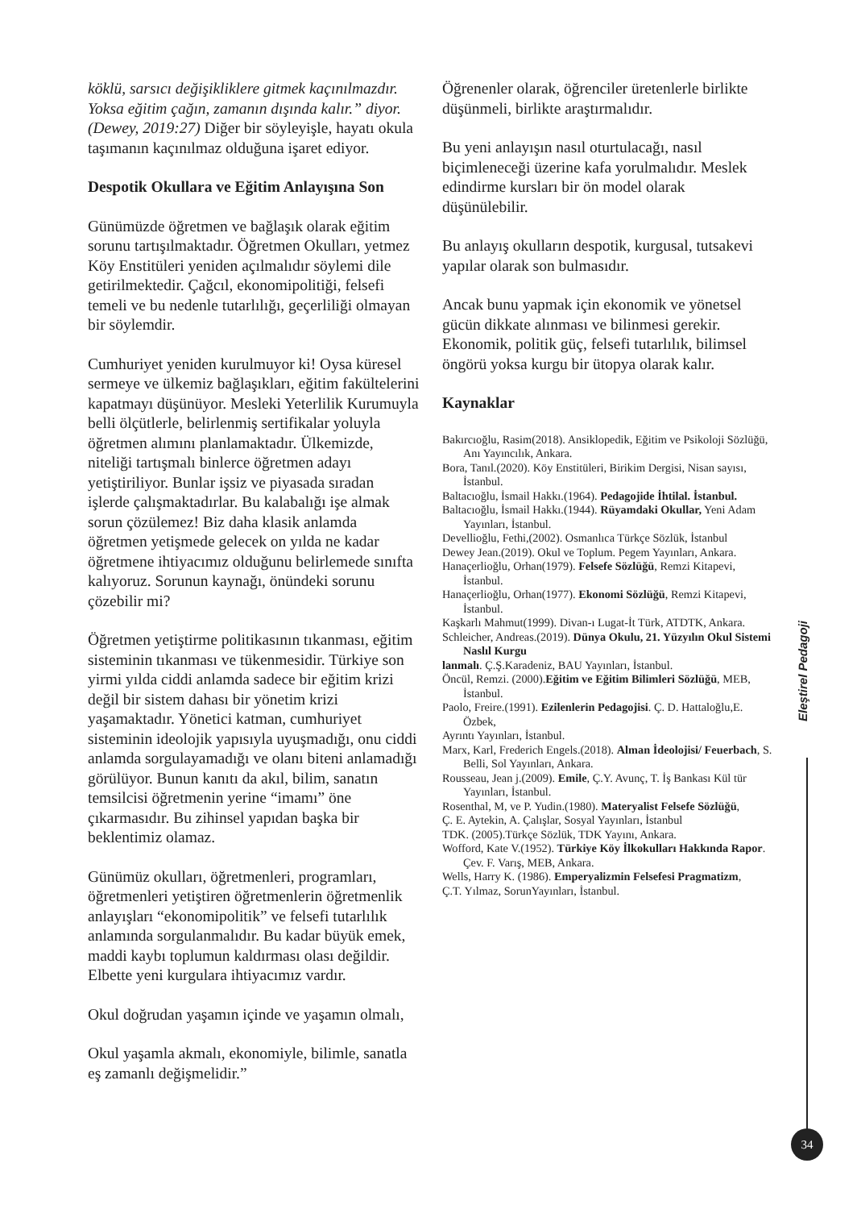köklü, sarsıcı değişikliklere gitmek kaçınılmazdır. Yoksa eğitim çağın, zamanın dışında kalır.” diyor. (Dewey, 2019:27) Diğer bir söyleyişle, hayatı okula taşımanın kaçınılmaz olduğuna işaret ediyor.
Despotik Okullara ve Eğitim Anlayışına Son
Günümüzde öğretmen ve bağlaşık olarak eğitim sorunu tartışılmaktadır. Öğretmen Okulları, yetmez Köy Enstitüleri yeniden açılmalıdır söylemi dile getirilmektedir. Çağcıl, ekonomipolitiği, felsefi temeli ve bu nedenle tutarlılığı, geçerliliği olmayan bir söylemdir.
Cumhuriyet yeniden kurulmuyor ki! Oysa küresel sermeye ve ülkemiz bağlaşıkları, eğitim fakültelerini kapatmayı düşünüyor. Mesleki Yeterlilik Kurumuyla belli ölçütlerle, belirlenmiş sertifikalar yoluyla öğretmen alımını planlamaktadır. Ülkemizde, niteliği tartışmalı binlerce öğretmen adayı yetiştiriliyor. Bunlar işsiz ve piyasada sıradan işlerde çalışmaktadırlar. Bu kalabalığı işe almak sorun çözülemez! Biz daha klasik anlamda öğretmen yetişmede gelecek on yılda ne kadar öğretmene ihtiyacımız olduğunu belirlemede sınıfta kalıyoruz. Sorunun kaynağı, önündeki sorunu çözebilir mi?
Öğretmen yetiştirme politikasının tıkanması, eğitim sisteminin tıkanması ve tükenmesidir. Türkiye son yirmi yılda ciddi anlamda sadece bir eğitim krizi değil bir sistem dahası bir yönetim krizi yaşamaktadır. Yönetici katman, cumhuriyet sisteminin ideolojik yapısıyla uyuşmadığı, onu ciddi anlamda sorgulayamadığı ve olanı biteni anlamadığı görülüyor. Bunun kanıtı da akıl, bilim, sanatın temsilcisi öğretmenin yerine “imamı” öne çıkarmasıdır. Bu zihinsel yapıdan başka bir beklentimiz olamaz.
Günümüz okulları, öğretmenleri, programları, öğretmenleri yetiştiren öğretmenlerin öğretmenlik anlayışları “ekonomipolitik” ve felsefi tutarlılık anlamında sorgulanmalıdır. Bu kadar büyük emek, maddi kaybı toplumun kaldırması olası değildir. Elbette yeni kurgulara ihtiyacımız vardır.
Okul doğrudan yaşamın içinde ve yaşamın olmalı,
Okul yaşamla akmalı, ekonomiyle, bilimle, sanatla eş zamanlı değişmelidir.”
Öğrenenler olarak, öğrenciler üretenlerle birlikte düşünmeli, birlikte araştırmalıdır.
Bu yeni anlayışın nasıl oturtulacağı, nasıl biçimleneceği üzerine kafa yorulmalıdır. Meslek edindirme kursları bir ön model olarak düşünülebilir.
Bu anlayış okulların despotik, kurgusal, tutsakevi yapılar olarak son bulmasıdır.
Ancak bunu yapmak için ekonomik ve yönetsel gücün dikkate alınması ve bilinmesi gerekir. Ekonomik, politik güç, felsefi tutarlılık, bilimsel öngörü yoksa kurgu bir ütopya olarak kalır.
Kaynaklar
Bakırcıoğlu, Rasim(2018). Ansiklopedik, Eğitim ve Psikoloji Sözlüğü, Anı Yayıncılık, Ankara.
Bora, Tanıl.(2020). Köy Enstitüleri, Birikim Dergisi, Nisan sayısı, İstanbul.
Baltacıoğlu, İsmail Hakkı.(1964). Pedagojide İhtilal. İstanbul.
Baltacıoğlu, İsmail Hakkı.(1944). Rüyamdaki Okullar, Yeni Adam Yayınları, İstanbul.
Devellioğlu, Fethi,(2002). Osmanlıca Türkçe Sözlük, İstanbul
Dewey Jean.(2019). Okul ve Toplum. Pegem Yayınları, Ankara.
Hanaçerlioğlu, Orhan(1979). Felsefe Sözlüğü, Remzi Kitapevi, İstanbul.
Hanaçerlioğlu, Orhan(1977). Ekonomi Sözlüğü, Remzi Kitapevi, İstanbul.
Kaşkarlı Mahmut(1999). Divan-ı Lugat-İt Türk, ATDTK, Ankara.
Schleicher, Andreas.(2019). Dünya Okulu, 21. Yüzyılın Okul Sistemi Naslıl Kurgu
lanmalı. Ç.Ş.Karadeniz, BAU Yayınları, İstanbul.
Öncül, Remzi. (2000).Eğitim ve Eğitim Bilimleri Sözlüğü, MEB, İstanbul.
Paolo, Freire.(1991). Ezilenlerin Pedagojisi. Ç. D. Hattaloğlu,E. Özbek,
Ayrıntı Yayınları, İstanbul.
Marx, Karl, Frederich Engels.(2018). Alman İdeolojisi/ Feuerbach, S. Belli, Sol Yayınları, Ankara.
Rousseau, Jean j.(2009). Emile, Ç.Y. Avunç, T. İş Bankası Kül tür Yayınları, İstanbul.
Rosenthal, M, ve P. Yudin.(1980). Materyalist Felsefe Sözlüğü,
Ç. E. Aytekin, A. Çalışlar, Sosyal Yayınları, İstanbul
TDK. (2005).Türkçe Sözlük, TDK Yayını, Ankara.
Wofford, Kate V.(1952). Türkiye Köy İlkokulları Hakkında Rapor. Çev. F. Varış, MEB, Ankara.
Wells, Harry K. (1986). Emperyalizmin Felsefesi Pragmatizm,
Ç.T. Yılmaz, SorunYayınları, İstanbul.
Eleştirel Pedagoji
34